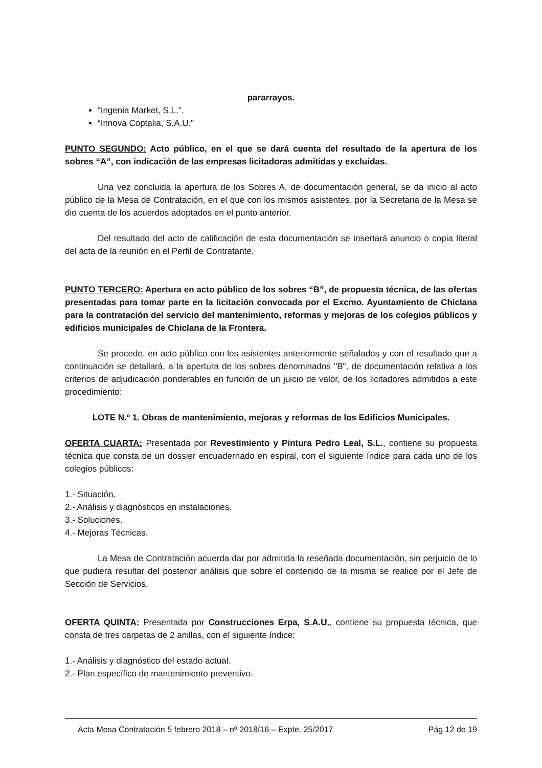pararrayos.
“Ingenia Market, S.L.”.
“Innova Coptalia, S.A.U.”
PUNTO SEGUNDO: Acto público, en el que se dará cuenta del resultado de la apertura de los sobres “A”, con indicación de las empresas licitadoras admitidas y excluidas.
Una vez concluida la apertura de los Sobres A, de documentación general, se da inicio al acto público de la Mesa de Contratación, en el que con los mismos asistentes, por la Secretaria de la Mesa se dio cuenta de los acuerdos adoptados en el punto anterior.
Del resultado del acto de calificación de esta documentación se insertará anuncio o copia literal del acta de la reunión en el Perfil de Contratante.
PUNTO TERCERO: Apertura en acto público de los sobres “B”, de propuesta técnica, de las ofertas presentadas para tomar parte en la licitación convocada por el Excmo. Ayuntamiento de Chiclana para la contratación del servicio del mantenimiento, reformas y mejoras de los colegios públicos y edificios municipales de Chiclana de la Frontera.
Se procede, en acto público con los asistentes anteriormente señalados y con el resultado que a continuación se detallará, a la apertura de los sobres denominados "B", de documentación relativa a los criterios de adjudicación ponderables en función de un juicio de valor, de los licitadores admitidos a este procedimiento:
LOTE N.º 1. Obras de mantenimiento, mejoras y reformas de los Edificios Municipales.
OFERTA CUARTA: Presentada por Revestimiento y Pintura Pedro Leal, S.L., contiene su propuesta técnica que consta de un dossier encuadernado en espiral, con el siguiente índice para cada uno de los colegios públicos:
1.- Situación.
2.- Análisis y diagnósticos en instalaciones.
3.- Soluciones.
4.- Mejoras Técnicas.
La Mesa de Contratación acuerda dar por admitida la reseñada documentación, sin perjuicio de lo que pudiera resultar del posterior análisis que sobre el contenido de la misma se realice por el Jefe de Sección de Servicios.
OFERTA QUINTA: Presentada por Construcciones Erpa, S.A.U., contiene su propuesta técnica, que consta de tres carpetas de 2 anillas, con el siguiente índice:
1.- Análisis y diagnóstico del estado actual.
2.- Plan específico de mantenimiento preventivo.
Acta Mesa Contratación 5 febrero 2018 – nº 2018/16 – Expte. 25/2017 Pág.12 de 19